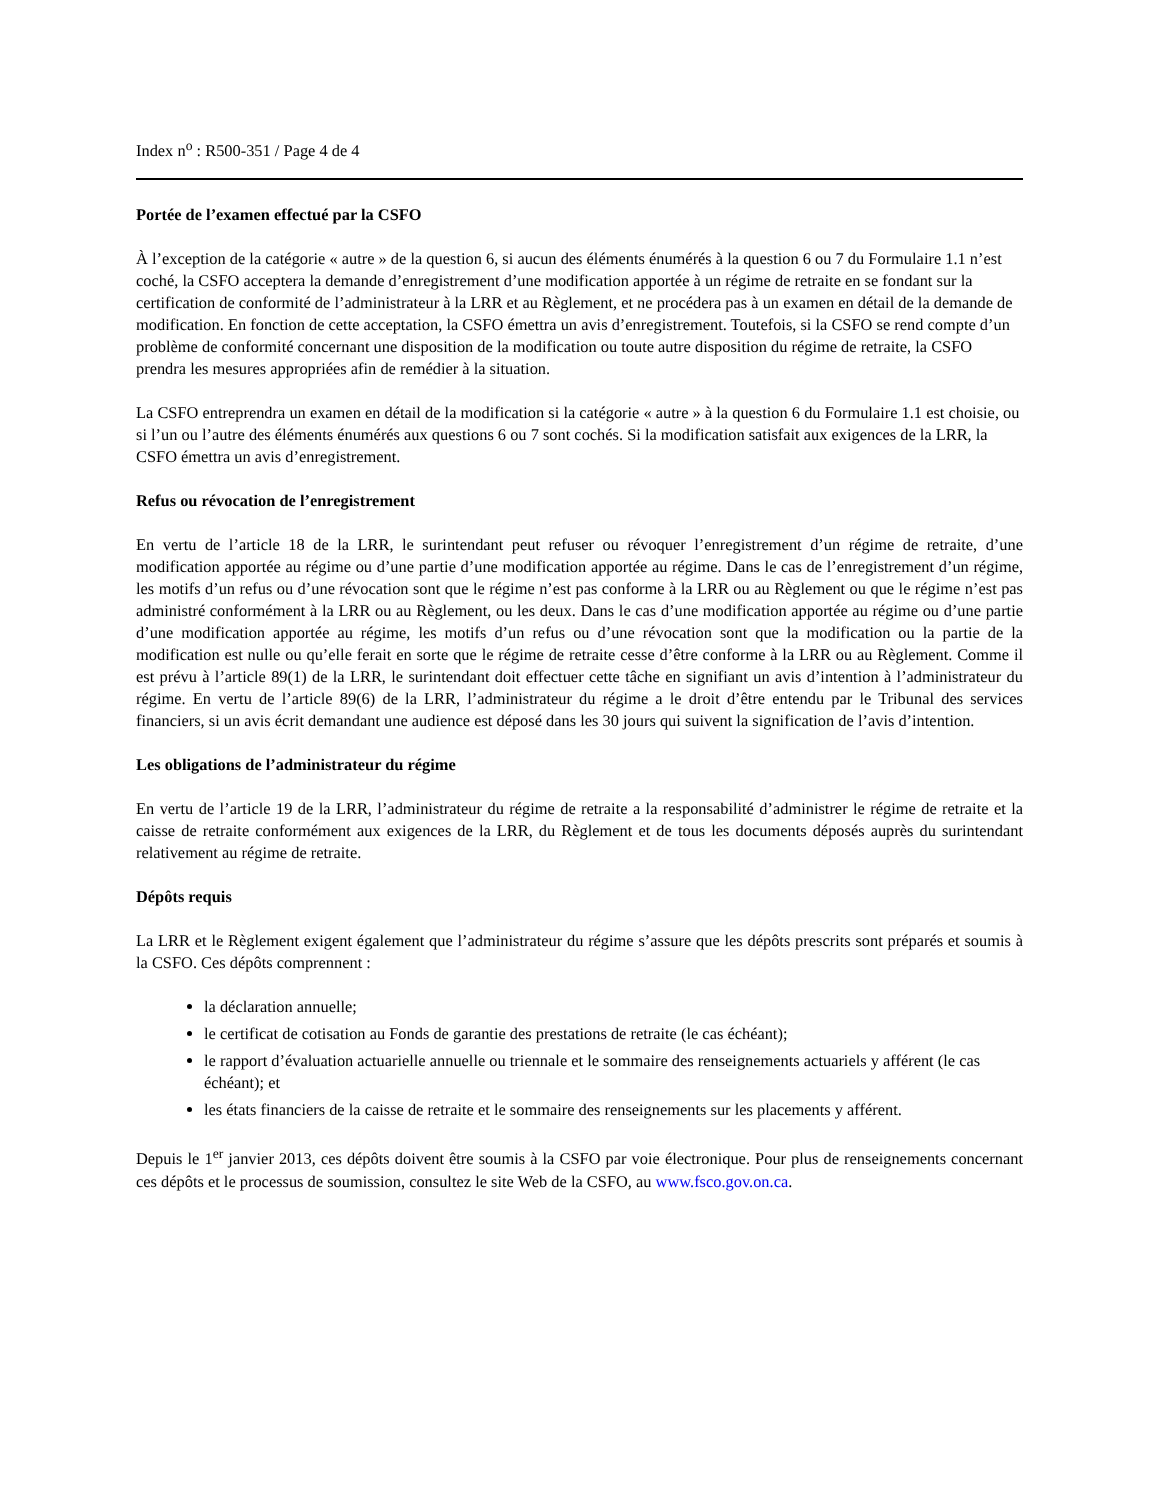Index n<sup>o</sup> : R500-351 / Page 4 de 4
Portée de l’examen effectué par la CSFO
À l’exception de la catégorie « autre » de la question 6, si aucun des éléments énumérés à la question 6 ou 7 du Formulaire 1.1 n’est coché, la CSFO acceptera la demande d’enregistrement d’une modification apportée à un régime de retraite en se fondant sur la certification de conformité de l’administrateur à la LRR et au Règlement, et ne procédera pas à un examen en détail de la demande de modification. En fonction de cette acceptation, la CSFO émettra un avis d’enregistrement. Toutefois, si la CSFO se rend compte d’un problème de conformité concernant une disposition de la modification ou toute autre disposition du régime de retraite, la CSFO prendra les mesures appropriées afin de remédier à la situation.
La CSFO entreprendra un examen en détail de la modification si la catégorie « autre » à la question 6 du Formulaire 1.1 est choisie, ou si l’un ou l’autre des éléments énumérés aux questions 6 ou 7 sont cochés. Si la modification satisfait aux exigences de la LRR, la CSFO émettra un avis d’enregistrement.
Refus ou révocation de l’enregistrement
En vertu de l’article 18 de la LRR, le surintendant peut refuser ou révoquer l’enregistrement d’un régime de retraite, d’une modification apportée au régime ou d’une partie d’une modification apportée au régime. Dans le cas de l’enregistrement d’un régime, les motifs d’un refus ou d’une révocation sont que le régime n’est pas conforme à la LRR ou au Règlement ou que le régime n’est pas administré conformément à la LRR ou au Règlement, ou les deux. Dans le cas d’une modification apportée au régime ou d’une partie d’une modification apportée au régime, les motifs d’un refus ou d’une révocation sont que la modification ou la partie de la modification est nulle ou qu’elle ferait en sorte que le régime de retraite cesse d’être conforme à la LRR ou au Règlement. Comme il est prévu à l’article 89(1) de la LRR, le surintendant doit effectuer cette tâche en signifiant un avis d’intention à l’administrateur du régime. En vertu de l’article 89(6) de la LRR, l’administrateur du régime a le droit d’être entendu par le Tribunal des services financiers, si un avis écrit demandant une audience est déposé dans les 30 jours qui suivent la signification de l’avis d’intention.
Les obligations de l’administrateur du régime
En vertu de l’article 19 de la LRR, l’administrateur du régime de retraite a la responsabilité d’administrer le régime de retraite et la caisse de retraite conformément aux exigences de la LRR, du Règlement et de tous les documents déposés auprès du surintendant relativement au régime de retraite.
Dépôts requis
La LRR et le Règlement exigent également que l’administrateur du régime s’assure que les dépôts prescrits sont préparés et soumis à la CSFO. Ces dépôts comprennent :
la déclaration annuelle;
le certificat de cotisation au Fonds de garantie des prestations de retraite (le cas échéant);
le rapport d’évaluation actuarielle annuelle ou triennale et le sommaire des renseignements actuariels y afférent (le cas échéant); et
les états financiers de la caisse de retraite et le sommaire des renseignements sur les placements y afférent.
Depuis le 1<sup>er</sup> janvier 2013, ces dépôts doivent être soumis à la CSFO par voie électronique. Pour plus de renseignements concernant ces dépôts et le processus de soumission, consultez le site Web de la CSFO, au www.fsco.gov.on.ca.